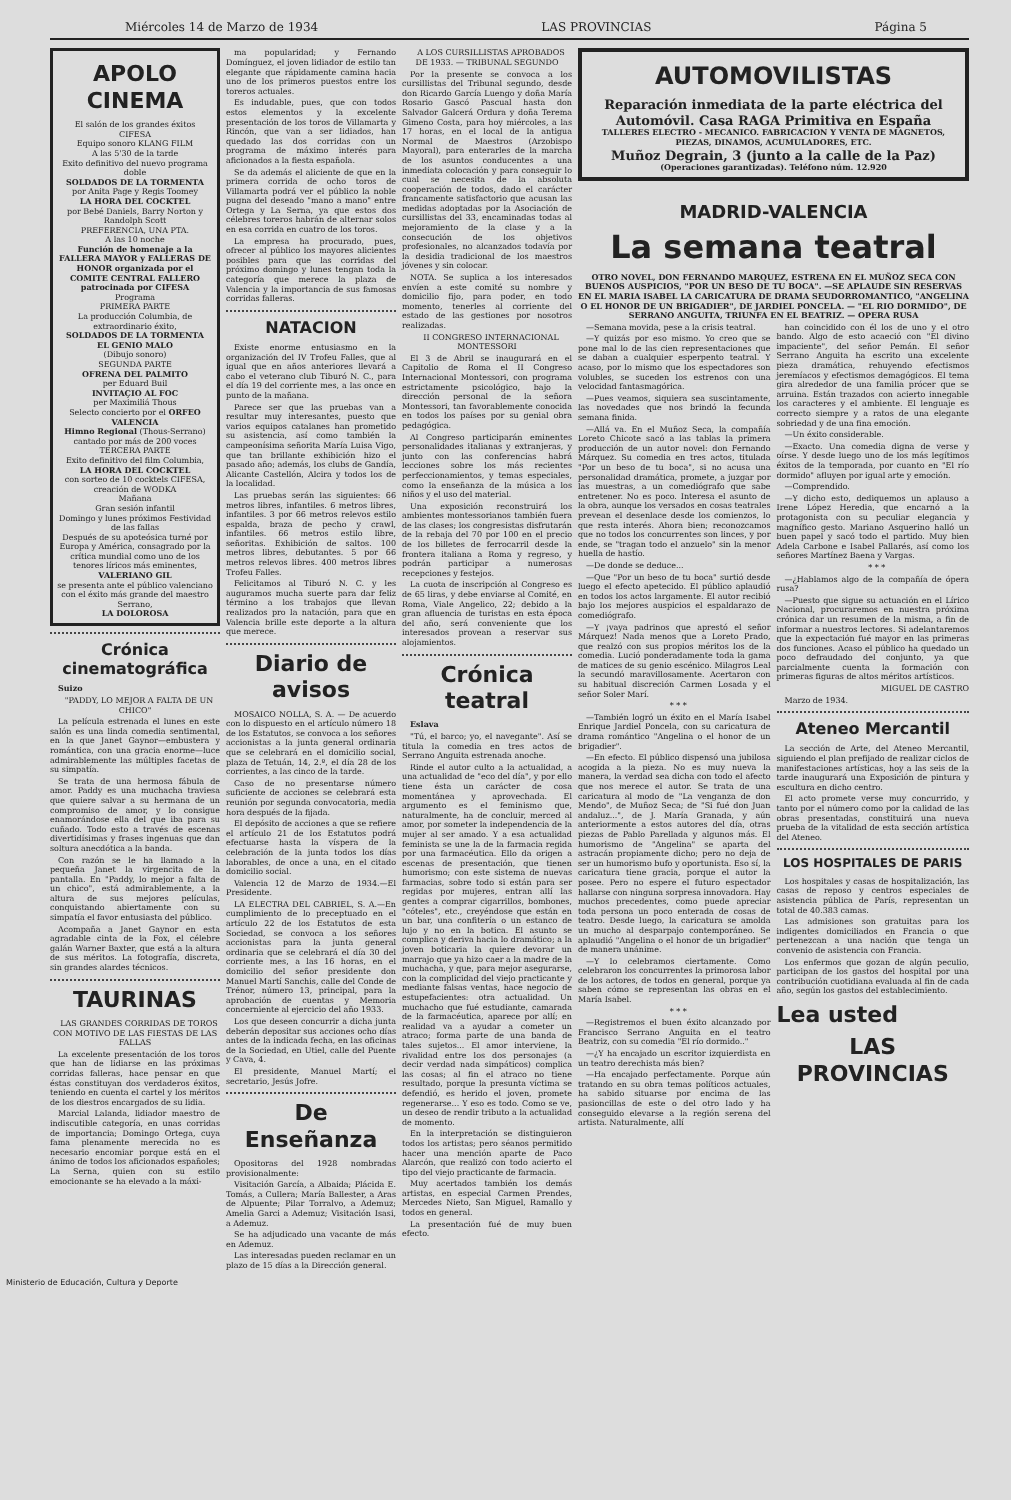Miércoles 14 de Marzo de 1934 LAS PROVINCIAS Página 5
APOLO CINEMA
El salón de los grandes éxitos
CIFESA
Equipo sonoro KLANG FILM
A las 5'30 de la tarde
Exito definitivo del nuevo programa doble
SOLDADOS DE LA TORMENTA
por Anita Page y Regis Toomey
LA HORA DEL COCKTEL
por Bebé Daniels, Barry Norton y Randolph Scott
PREFERENCIA, UNA PTA.
A las 10 noche
Función de homenaje a la FALLERA MAYOR y FALLERAS DE HONOR organizada por el COMITE CENTRAL FALLERO patrocinada por CIFESA
Programa
PRIMERA PARTE
La producción Columbia, de extraordinario éxito,
SOLDADOS DE LA TORMENTA
EL GENIO MALO
(Dibujo sonoro)
SEGUNDA PARTE
OFRENA DEL PALMITO
per Eduard Buil
INVITAÇIO AL FOC
per Maximiliá Thous
Selecto concierto por el ORFEO VALENCIA
Himno Regional (Thous-Serrano)
cantado por más de 200 voces
TERCERA PARTE
Exito definitivo del film Columbia,
LA HORA DEL COCKTEL
con sorteo de 10 cocktels CIFESA, creación de WODKA
Mañana
Gran sesión infantil
Domingo y lunes próximos Festividad de las fallas
Después de su apoteósica turné por Europa y América, consagrado por la crítica mundial como uno de los tenores líricos más eminentes,
VALERIANO GIL
se presenta ante el público valenciano con el éxito más grande del maestro Serrano,
LA DOLOROSA
Crónica cinematográfica
Suizo
"PADDY, LO MEJOR A FALTA DE UN CHICO"
La película estrenada el lunes en este salón es una linda comedia sentimental, en la que Janet Gaynor—embustera y romántica, con una gracia enorme—luce admirablemente las múltiples facetas de su simpatía.
Se trata de una hermosa fábula de amor. Paddy es una muchacha traviesa que quiere salvar a su hermana de un compromiso de amor, y lo consigue enamorándose ella del que iba para su cuñado. Todo esto a través de escenas divertidísimas y frases ingenuas que dan soltura anecdótica a la banda.
Con razón se le ha llamado a la pequeña Janet la virgencita de la pantalla. En "Paddy, lo mejor a falta de un chico", está admirablemente, a la altura de sus mejores películas, conquistando abiertamente con su simpatía el favor entusiasta del público.
Acompaña a Janet Gaynor en esta agradable cinta de la Fox, el célebre galán Warner Baxter, que está a la altura de sus méritos. La fotografía, discreta, sin grandes alardes técnicos.
TAURINAS
LAS GRANDES CORRIDAS DE TOROS CON MOTIVO DE LAS FIESTAS DE LAS FALLAS
La excelente presentación de los toros que han de lidiarse en las próximas corridas falleras, hace pensar en que éstas constituyan dos verdaderos éxitos, teniendo en cuenta el cartel y los méritos de los diestros encargados de su lidia.
Marcial Lalanda, lidiador maestro de indiscutible categoría, en unas corridas de importancia; Domingo Ortega, cuya fama plenamente merecida no es necesario encomiar porque está en el ánimo de todos los aficionados españoles; La Serna, quien con su estilo emocionante se ha elevado a la máxi-
ma popularidad; y Fernando Domínguez, el joven lidiador de estilo tan elegante que rápidamente camina hacia uno de los primeros puestos entre los toreros actuales.
Es indudable, pues, que con todos estos elementos y la excelente presentación de los toros de Villamarta y Rincón, que van a ser lidiados, han quedado las dos corridas con un programa de máximo interés para aficionados a la fiesta española.
Se da además el aliciente de que en la primera corrida de ocho toros de Villamarta podrá ver el público la noble pugna del deseado "mano a mano" entre Ortega y La Serna, ya que estos dos célebres toreros habrán de alternar solos en esa corrida en cuatro de los toros.
La empresa ha procurado, pues, ofrecer al público los mayores alicientes posibles para que las corridas del próximo domingo y lunes tengan toda la categoría que merece la plaza de Valencia y la importancia de sus famosas corridas falleras.
NATACION
Existe enorme entusiasmo en la organización del IV Trofeu Falles, que al igual que en años anteriores llevará a cabo el veterano club Tiburó N. C., para el día 19 del corriente mes, a las once en punto de la mañana.
Parece ser que las pruebas van a resultar muy interesantes, puesto que varios equipos catalanes han prometido su asistencia, así como también la campeonísima señorita María Luisa Vigo, que tan brillante exhibición hizo el pasado año; además, los clubs de Gandía, Alicante Castellón, Alcira y todos los de la localidad.
Las pruebas serán las siguientes: 66 metros libres, infantiles. 6 metros libres, infantiles. 3 por 66 metros relevos estilo espalda, braza de pecho y crawl, infantiles. 66 metros estilo libre, señoritas. Exhibición de saltos. 100 metros libres, debutantes. 5 por 66 metros relevos libres. 400 metros libres Trofeu Falles.
Felicitamos al Tiburó N. C. y les auguramos mucha suerte para dar feliz término a los trabajos que llevan realizados pro la natación, para que en Valencia brille este deporte a la altura que merece.
Diario de avisos
MOSAICO NOLLA, S. A. — De acuerdo con lo dispuesto en el artículo número 18 de los Estatutos, se convoca a los señores accionistas a la junta general ordinaria que se celebrará en el domicilio social, plaza de Tetuán, 14, 2.º, el día 28 de los corrientes, a las cinco de la tarde.
Caso de no presentarse número suficiente de acciones se celebrará esta reunión por segunda convocatoria, media hora después de la fijada.
El depósito de acciones a que se refiere el artículo 21 de los Estatutos podrá efectuarse hasta la víspera de la celebración de la junta todos los días laborables, de once a una, en el citado domicilio social.
Valencia 12 de Marzo de 1934.—El Presidente.
LA ELECTRA DEL CABRIEL, S. A.—En cumplimiento de lo preceptuado en el artículo 22 de los Estatutos de esta Sociedad, se convoca a los señores accionistas para la junta general ordinaria que se celebrará el día 30 del corriente mes, a las 16 horas, en el domicilio del señor presidente don Manuel Martí Sanchis, calle del Conde de Trénor, número 13, principal, para la aprobación de cuentas y Memoria concerniente al ejercicio del año 1933.
Los que deseen concurrir a dicha junta deberán depositar sus acciones ocho días antes de la indicada fecha, en las oficinas de la Sociedad, en Utiel, calle del Puente y Cava, 4.
El presidente, Manuel Martí; el secretario, Jesús Jofre.
De Enseñanza
Opositoras del 1928 nombradas provisionalmente:
Visitación García, a Albaida; Plácida E. Tomás, a Cullera; María Ballester, a Aras de Alpuente; Pilar Torralvo, a Ademuz; Amelia Garci a Ademuz; Visitación Isasi, a Ademuz.
Se ha adjudicado una vacante de más en Ademuz.
Las interesadas pueden reclamar en un plazo de 15 días a la Dirección general.
A LOS CURSILLISTAS APROBADOS DE 1933. — TRIBUNAL SEGUNDO
Por la presente se convoca a los cursillistas del Tribunal segundo, desde don Ricardo García Luengo y doña María Rosario Gascó Pascual hasta don Salvador Galcerá Ordura y doña Terema Gimeno Costa, para hoy miércoles, a las 17 horas, en el local de la antigua Normal de Maestros (Arzobispo Mayoral), para enterarles de la marcha de los asuntos conducentes a una inmediata colocación y para conseguir lo cual se necesita de la absoluta cooperación de todos, dado el carácter francamente satisfactorio que acusan las medidas adoptadas por la Asociación de cursillistas del 33, encaminadas todas al mejoramiento de la clase y a la consecución de los objetivos profesionales, no alcanzados todavía por la desidia tradicional de los maestros jóvenes y sin colocar.
NOTA. Se suplica a los interesados envíen a este comité su nombre y domicilio fijo, para poder, en todo momento, tenerles al corriente del estado de las gestiones por nosotros realizadas.
II CONGRESO INTERNACIONAL MONTESSORI
El 3 de Abril se inaugurará en el Capitolio de Roma el II Congreso Internacional Montessori, con programa estrictamente psicológico, bajo la dirección personal de la señora Montessori, tan favorablemente conocida en todos los países por su genial obra pedagógica.
Al Congreso participarán eminentes personalidades italianas y extranjeras, y junto con las conferencias habrá lecciones sobre los más recientes perfeccionamientos, y temas especiales, como la enseñanza de la música a los niños y el uso del material.
Una exposición reconstruirá los ambientes montessorianos también fuera de las clases; los congresistas disfrutarán de la rebaja del 70 por 100 en el precio de los billetes de ferrocarril desde la frontera italiana a Roma y regreso, y podrán participar a numerosas recepciones y festejos.
La cuota de inscripción al Congreso es de 65 liras, y debe enviarse al Comité, en Roma, Viale Angelico, 22; debido a la gran afluencia de turistas en esta época del año, será conveniente que los interesados provean a reservar sus alojamientos.
Crónica teatral
Eslava
"Tú, el barco; yo, el navegante". Así se titula la comedia en tres actos de Serrano Anguita estrenada anoche.
Rinde el autor culto a la actualidad, a una actualidad de "eco del día", y por ello tiene ésta un carácter de cosa momentánea y aprovechada. El argumento es el feminismo que, naturalmente, ha de concluir, merced al amor, por someter la independencia de la mujer al ser amado. Y a esa actualidad feminista se une la de la farmacia regida por una farmacéutica. Ello da origen a escenas de presentación, que tienen humorismo; con este sistema de nuevas farmacias, sobre todo si están para ser regidas por mujeres, entran allí las gentes a comprar cigarrillos, bombones, "cóteles", etc., creyéndose que están en un bar, una confitería o un estanco de lujo y no en la botica. El asunto se complica y deriva hacia lo dramático; a la joven boticaria la quiere devorar un marrajo que ya hizo caer a la madre de la muchacha, y que, para mejor asegurarse, con la complicidad del viejo practicante y mediante falsas ventas, hace negocio de estupefacientes: otra actualidad. Un muchacho que fué estudiante, camarada de la farmacéutica, aparece por allí; en realidad va a ayudar a cometer un atraco; forma parte de una banda de tales sujetos... El amor interviene, la rivalidad entre los dos personajes (a decir verdad nada simpáticos) complica las cosas; al fin el atraco no tiene resultado, porque la presunta víctima se defendió, es herido el joven, promete regenerarse... Y eso es todo. Como se ve, un deseo de rendir tributo a la actualidad de momento.
En la interpretación se distinguieron todos los artistas; pero séanos permitido hacer una mención aparte de Paco Alarcón, que realizó con todo acierto el tipo del viejo practicante de farmacia.
Muy acertados también los demás artistas, en especial Carmen Prendes, Mercedes Nieto, San Miguel, Ramallo y todos en general.
La presentación fué de muy buen efecto.
AUTOMOVILISTAS
Reparación inmediata de la parte eléctrica del Automóvil. Casa RAGA Primitiva en España
TALLERES ELECTRO - MECANICO. FABRICACION Y VENTA DE MAGNETOS, PIEZAS, DINAMOS, ACUMULADORES, ETC.
Muñoz Degrain, 3 (junto a la calle de la Paz)
(Operaciones garantizadas). Teléfono núm. 12.920
MADRID-VALENCIA
La semana teatral
OTRO NOVEL, DON FERNANDO MARQUEZ, ESTRENA EN EL MUÑOZ SECA CON BUENOS AUSPICIOS, "POR UN BESO DE TU BOCA". —SE APLAUDE SIN RESERVAS EN EL MARIA ISABEL LA CARICATURA DE DRAMA SEUDORROMANTICO, "ANGELINA O EL HONOR DE UN BRIGADIER", DE JARDIEL PONCELA. — "EL RIO DORMIDO", DE SERRANO ANGUITA, TRIUNFA EN EL BEATRIZ. — OPERA RUSA
—Semana movida, pese a la crisis teatral.
—Y quizás por eso mismo. Yo creo que se pone mal lo de las cien representaciones que se daban a cualquier esperpento teatral. Y acaso, por lo mismo que los espectadores son volubles, se suceden los estrenos con una velocidad fantasmagórica.
—Pues veamos, siquiera sea suscintamente, las novedades que nos brindó la fecunda semana finida.
—Allá va. En el Muñoz Seca, la compañía Loreto Chicote sacó a las tablas la primera producción de un autor novel: don Fernando Márquez. Su comedia en tres actos, titulada "Por un beso de tu boca", si no acusa una personalidad dramática, promete, a juzgar por las muestras, a un comediógrafo que sabe entretener. No es poco. Interesa el asunto de la obra, aunque los versados en cosas teatrales prevean el desenlace desde los comienzos, lo que resta interés. Ahora bien; reconozcamos que no todos los concurrentes son linces, y por ende, se "tragan todo el anzuelo" sin la menor huella de hastío.
—De donde se deduce...
—Que "Por un beso de tu boca" surtió desde luego el efecto apetecido. El público aplaudió en todos los actos largamente. El autor recibió bajo los mejores auspicios el espaldarazo de comediógrafo.
—Y ¡vaya padrinos que aprestó el señor Márquez! Nada menos que a Loreto Prado, que realzó con sus propios méritos los de la comedia. Lució ponderadamente toda la gama de matices de su genio escénico. Milagros Leal la secundó maravillosamente. Acertaron con su habitual discreción Carmen Losada y el señor Soler Marí.
* * *
—También logró un éxito en el María Isabel Enrique Jardiel Poncela, con su caricatura de drama romántico "Angelina o el honor de un brigadier".
—En efecto. El público dispensó una jubilosa acogida a la pieza. No es muy nueva la manera, la verdad sea dicha con todo el afecto que nos merece el autor. Se trata de una caricatura al modo de "La venganza de don Mendo", de Muñoz Seca; de "Si fué don Juan andaluz...", de J. María Granada, y aún anteriormente a estos autores del día, otras piezas de Pablo Parellada y algunos más. El humorismo de "Angelina" se aparta del astracán propiamente dicho; pero no deja de ser un humorismo bufo y oportunista. Eso sí, la caricatura tiene gracia, porque el autor la posee. Pero no espere el futuro espectador hallarse con ninguna sorpresa innovadora. Hay muchos precedentes, como puede apreciar toda persona un poco enterada de cosas de teatro. Desde luego, la caricatura se amolda un mucho al desparpajo contemporáneo. Se aplaudió "Angelina o el honor de un brigadier" de manera unánime.
—Y lo celebramos ciertamente. Como celebraron los concurrentes la primorosa labor de los actores, de todos en general, porque ya saben cómo se representan las obras en el María Isabel.
* * *
—Registremos el buen éxito alcanzado por Francisco Serrano Anguita en el teatro Beatriz, con su comedia "El río dormido.."
—¿Y ha encajado un escritor izquierdista en un teatro derechista más bien?
—Ha encajado perfectamente. Porque aún tratando en su obra temas políticos actuales, ha sabido situarse por encima de las pasioncillas de este o del otro lado y ha conseguido elevarse a la región serena del artista. Naturalmente, allí
han coincidido con él los de uno y el otro bando. Algo de esto acaeció con "El divino impaciente", del señor Pemán. El señor Serrano Anguita ha escrito una excelente pieza dramática, rehuyendo efectismos jeremíacos y efectismos demagógicos. El tema gira alrededor de una familia prócer que se arruina. Están trazados con acierto innegable los caracteres y el ambiente. El lenguaje es correcto siempre y a ratos de una elegante sobriedad y de una fina emoción.
—Un éxito considerable.
—Exacto. Una comedia digna de verse y oírse. Y desde luego uno de los más legítimos éxitos de la temporada, por cuanto en "El río dormido" afluyen por igual arte y emoción.
—Comprendido.
—Y dicho esto, dediquemos un aplauso a Irene López Heredia, que encarnó a la protagonista con su peculiar elegancia y magnífico gesto. Mariano Asquerino halló un buen papel y sacó todo el partido. Muy bien Adela Carbone e Isabel Pallarés, así como los señores Martínez Baena y Vargas.
* * *
—¿Hablamos algo de la compañía de ópera rusa?
—Puesto que sigue su actuación en el Lírico Nacional, procuraremos en nuestra próxima crónica dar un resumen de la misma, a fin de informar a nuestros lectores. Si adelantaremos que la expectación fué mayor en las primeras dos funciones. Acaso el público ha quedado un poco defraudado del conjunto, ya que parcialmente cuenta la formación con primeras figuras de altos méritos artísticos.
MIGUEL DE CASTRO
Marzo de 1934.
Ateneo Mercantil
La sección de Arte, del Ateneo Mercantil, siguiendo el plan prefijado de realizar ciclos de manifestaciones artísticas, hoy a las seis de la tarde inaugurará una Exposición de pintura y escultura en dicho centro.
El acto promete verse muy concurrido, y tanto por el número como por la calidad de las obras presentadas, constituirá una nueva prueba de la vitalidad de esta sección artística del Ateneo.
LOS HOSPITALES DE PARIS
Los hospitales y casas de hospitalización, las casas de reposo y centros especiales de asistencia pública de París, representan un total de 40.383 camas.
Las admisiones son gratuitas para los indigentes domiciliados en Francia o que pertenezcan a una nación que tenga un convenio de asistencia con Francia.
Los enfermos que gozan de algún peculio, participan de los gastos del hospital por una contribución cuotidiana evaluada al fin de cada año, según los gastos del establecimiento.
Lea usted
LAS PROVINCIAS
Ministerio de Educación, Cultura y Deporte